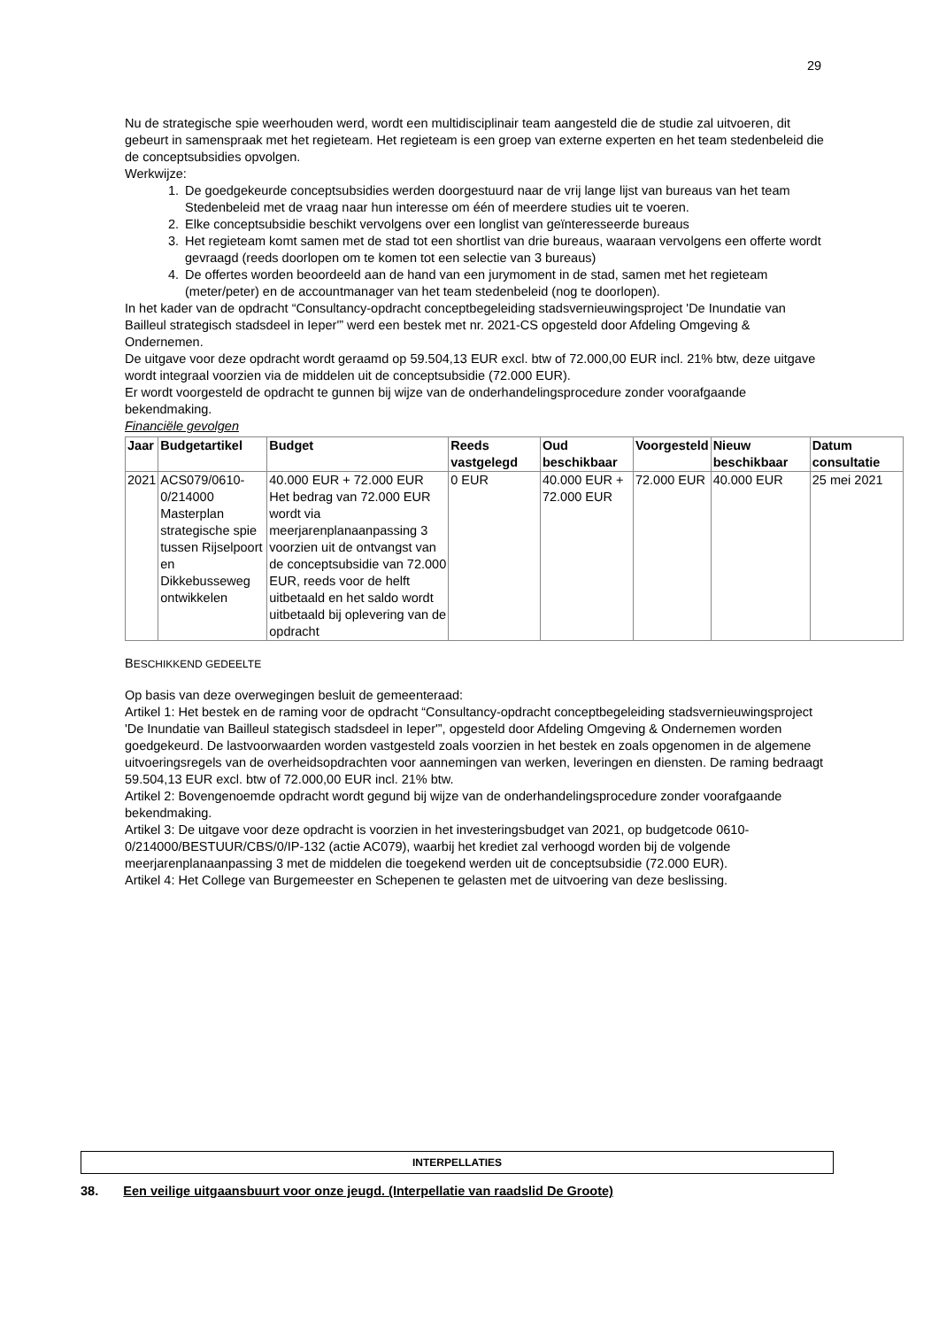29
Nu de strategische spie weerhouden werd, wordt een multidisciplinair team aangesteld die de studie zal uitvoeren, dit gebeurt in samenspraak met het regieteam. Het regieteam is een groep van externe experten en het team stedenbeleid die de conceptsubsidies opvolgen.
Werkwijze:
1. De goedgekeurde conceptsubsidies werden doorgestuurd naar de vrij lange lijst van bureaus van het team Stedenbeleid met de vraag naar hun interesse om één of meerdere studies uit te voeren.
2. Elke conceptsubsidie beschikt vervolgens over een longlist van geïnteresseerde bureaus
3. Het regieteam komt samen met de stad tot een shortlist van drie bureaus, waaraan vervolgens een offerte wordt gevraagd (reeds doorlopen om te komen tot een selectie van 3 bureaus)
4. De offertes worden beoordeeld aan de hand van een jurymoment in de stad, samen met het regieteam (meter/peter) en de accountmanager van het team stedenbeleid (nog te doorlopen).
In het kader van de opdracht “Consultancy-opdracht conceptbegeleiding stadsvernieuwingsproject 'De Inundatie van Bailleul strategisch stadsdeel in Ieper'” werd een bestek met nr. 2021-CS opgesteld door Afdeling Omgeving & Ondernemen.
De uitgave voor deze opdracht wordt geraamd op 59.504,13 EUR excl. btw of 72.000,00 EUR incl. 21% btw, deze uitgave wordt integraal voorzien via de middelen uit de conceptsubsidie (72.000 EUR).
Er wordt voorgesteld de opdracht te gunnen bij wijze van de onderhandelingsprocedure zonder voorafgaande bekendmaking.
Financiële gevolgen
| Jaar | Budgetartikel | Budget | Reeds vastgelegd | Oud beschikbaar | Voorgesteld | Nieuw beschikbaar | Datum consultatie |
| --- | --- | --- | --- | --- | --- | --- | --- |
| 2021 | ACS079/0610-0/214000 Masterplan strategische spie tussen Rijselpoort en Dikkebusseweg ontwikkelen | 40.000 EUR + 72.000 EUR Het bedrag van 72.000 EUR wordt via meerjarenplanaanpassing 3 voorzien uit de ontvangst van de conceptsubsidie van 72.000 EUR, reeds voor de helft uitbetaald en het saldo wordt uitbetaald bij oplevering van de opdracht | 0 EUR | 40.000 EUR + 72.000 EUR | 72.000 EUR | 40.000 EUR | 25 mei 2021 |
BESCHIKKEND GEDEELTE
Op basis van deze overwegingen besluit de gemeenteraad:
Artikel 1: Het bestek en de raming voor de opdracht “Consultancy-opdracht conceptbegeleiding stadsvernieuwingsproject 'De Inundatie van Bailleul stategisch stadsdeel in Ieper'”, opgesteld door Afdeling Omgeving & Ondernemen worden goedgekeurd. De lastvoorwaarden worden vastgesteld zoals voorzien in het bestek en zoals opgenomen in de algemene uitvoeringsregels van de overheidsopdrachten voor aannemingen van werken, leveringen en diensten. De raming bedraagt 59.504,13 EUR excl. btw of 72.000,00 EUR incl. 21% btw.
Artikel 2: Bovengenoemde opdracht wordt gegund bij wijze van de onderhandelingsprocedure zonder voorafgaande bekendmaking.
Artikel 3: De uitgave voor deze opdracht is voorzien in het investeringsbudget van 2021, op budgetcode 0610-0/214000/BESTUUR/CBS/0/IP-132 (actie AC079), waarbij het krediet zal verhoogd worden bij de volgende meerjarenplanaanpassing 3 met de middelen die toegekend werden uit de conceptsubsidie (72.000 EUR).
Artikel 4: Het College van Burgemeester en Schepenen te gelasten met de uitvoering van deze beslissing.
INTERPELLATIES
38. Een veilige uitgaansbuurt voor onze jeugd. (Interpellatie van raadslid De Groote)